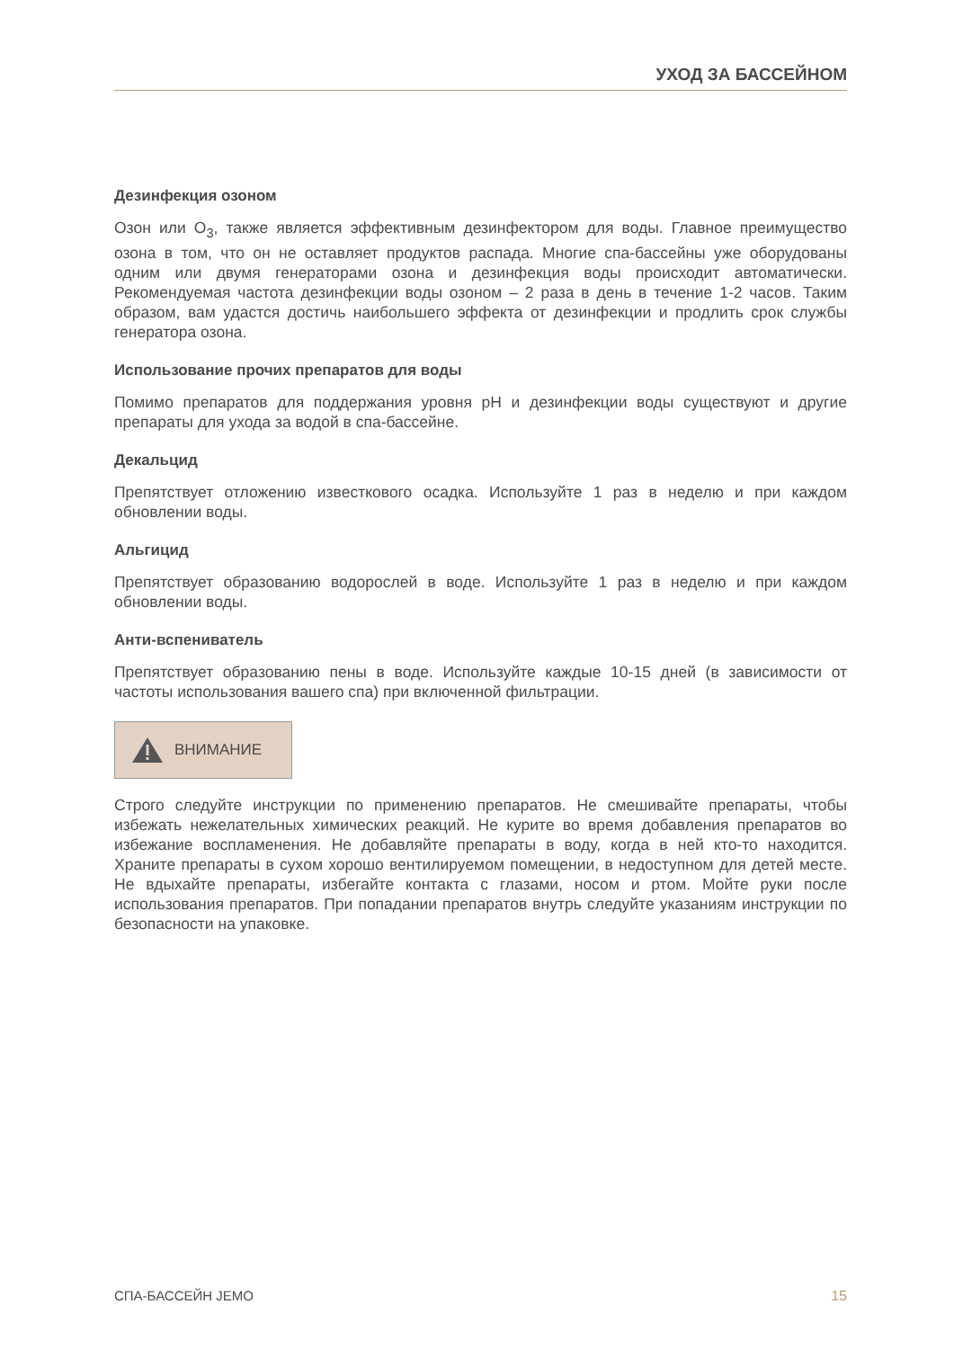УХОД ЗА БАССЕЙНОМ
Дезинфекция озоном
Озон или O<sub>3</sub>, также является эффективным дезинфектором для воды. Главное преимущество озона в том, что он не оставляет продуктов распада. Многие спа-бассейны уже оборудованы одним или двумя генераторами озона и дезинфекция воды происходит автоматически. Рекомендуемая частота дезинфекции воды озоном – 2 раза в день в течение 1-2 часов. Таким образом, вам удастся достичь наибольшего эффекта от дезинфекции и продлить срок службы генератора озона.
Использование прочих препаратов для воды
Помимо препаратов для поддержания уровня pH и дезинфекции воды существуют и другие препараты для ухода за водой в спа-бассейне.
Декальцид
Препятствует отложению известкового осадка. Используйте 1 раз в неделю и при каждом обновлении воды.
Альгицид
Препятствует образованию водорослей в воде. Используйте 1 раз в неделю и при каждом обновлении воды.
Анти-вспениватель
Препятствует образованию пены в воде. Используйте каждые 10-15 дней (в зависимости от частоты использования вашего спа) при включенной фильтрации.
ВНИМАНИЕ
Строго следуйте инструкции по применению препаратов. Не смешивайте препараты, чтобы избежать нежелательных химических реакций. Не курите во время добавления препаратов во избежание воспламенения. Не добавляйте препараты в воду, когда в ней кто-то находится. Храните препараты в сухом хорошо вентилируемом помещении, в недоступном для детей месте. Не вдыхайте препараты, избегайте контакта с глазами, носом и ртом. Мойте руки после использования препаратов. При попадании препаратов внутрь следуйте указаниям инструкции по безопасности на упаковке.
СПА-БАССЕЙН JEMO 15